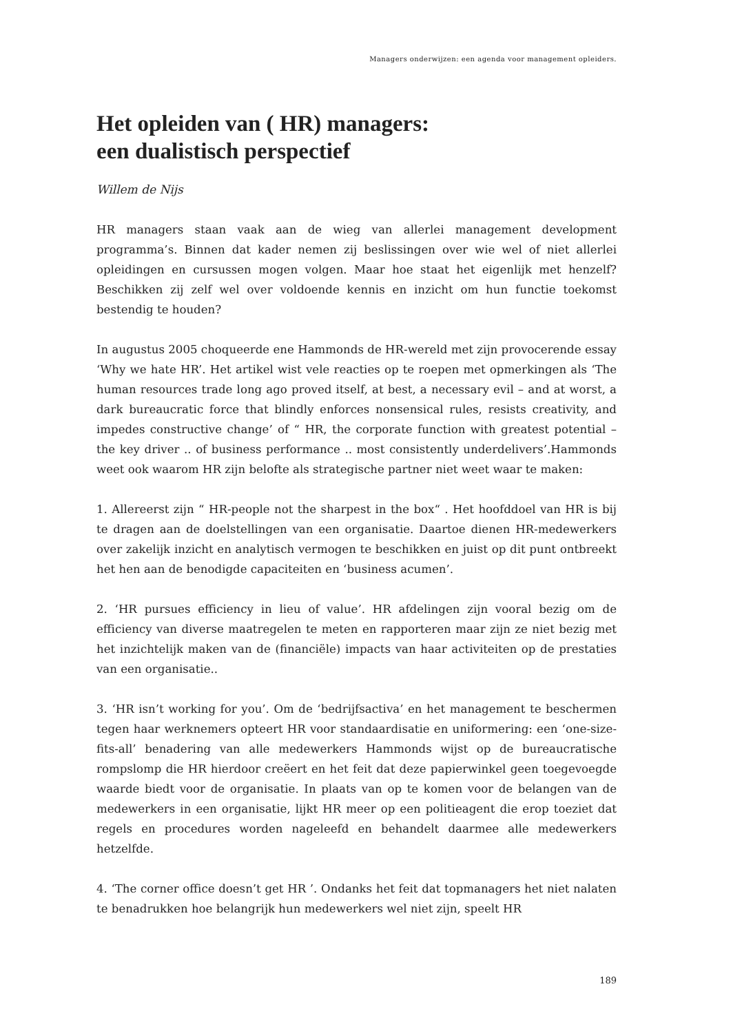Managers onderwijzen: een agenda voor management opleiders.
Het opleiden van ( HR) managers:
een dualistisch perspectief
Willem de Nijs
HR managers staan vaak aan de wieg van allerlei management development programma’s. Binnen dat kader nemen zij beslissingen over wie wel of niet allerlei opleidingen en cursussen mogen volgen. Maar hoe staat het eigenlijk met henzelf? Beschikken zij zelf wel over voldoende kennis en inzicht om hun functie toekomst bestendig te houden?
In augustus 2005 choqueerde ene Hammonds de HR-wereld met zijn provocerende essay ‘Why we hate HR’. Het artikel wist vele reacties op te roepen met opmerkingen als ‘The human resources trade long ago proved itself, at best, a necessary evil – and at worst, a dark bureaucratic force that blindly enforces nonsensical rules, resists creativity, and impedes constructive change’ of “ HR, the corporate function with greatest potential – the key driver .. of business performance .. most consistently underdelivers’.Hammonds weet ook waarom HR zijn belofte als strategische partner niet weet waar te maken:
1. Allereerst zijn “ HR-people not the sharpest in the box“ . Het hoofddoel van HR is bij te dragen aan de doelstellingen van een organisatie. Daartoe dienen HR-medewerkers over zakelijk inzicht en analytisch vermogen te beschikken en juist op dit punt ontbreekt het hen aan de benodigde capaciteiten en ‘business acumen’.
2. ‘HR pursues efficiency in lieu of value’. HR afdelingen zijn vooral bezig om de efficiency van diverse maatregelen te meten en rapporteren maar zijn ze niet bezig met het inzichtelijk maken van de (financiële) impacts van haar activiteiten op de prestaties van een organisatie..
3. ‘HR isn’t working for you’. Om de ‘bedrijfsactiva’ en het management te beschermen tegen haar werknemers opteert HR voor standaardisatie en uniformering: een ‘one-size-fits-all’ benadering van alle medewerkers Hammonds wijst op de bureaucratische rompslomp die HR hierdoor creëert en het feit dat deze papierwinkel geen toegevoegde waarde biedt voor de organisatie. In plaats van op te komen voor de belangen van de medewerkers in een organisatie, lijkt HR meer op een politieagent die erop toeziet dat regels en procedures worden nageleefd en behandelt daarmee alle medewerkers hetzelfde.
4. ‘The corner office doesn’t get HR ’. Ondanks het feit dat topmanagers het niet nalaten te benadrukken hoe belangrijk hun medewerkers wel niet zijn, speelt HR
189